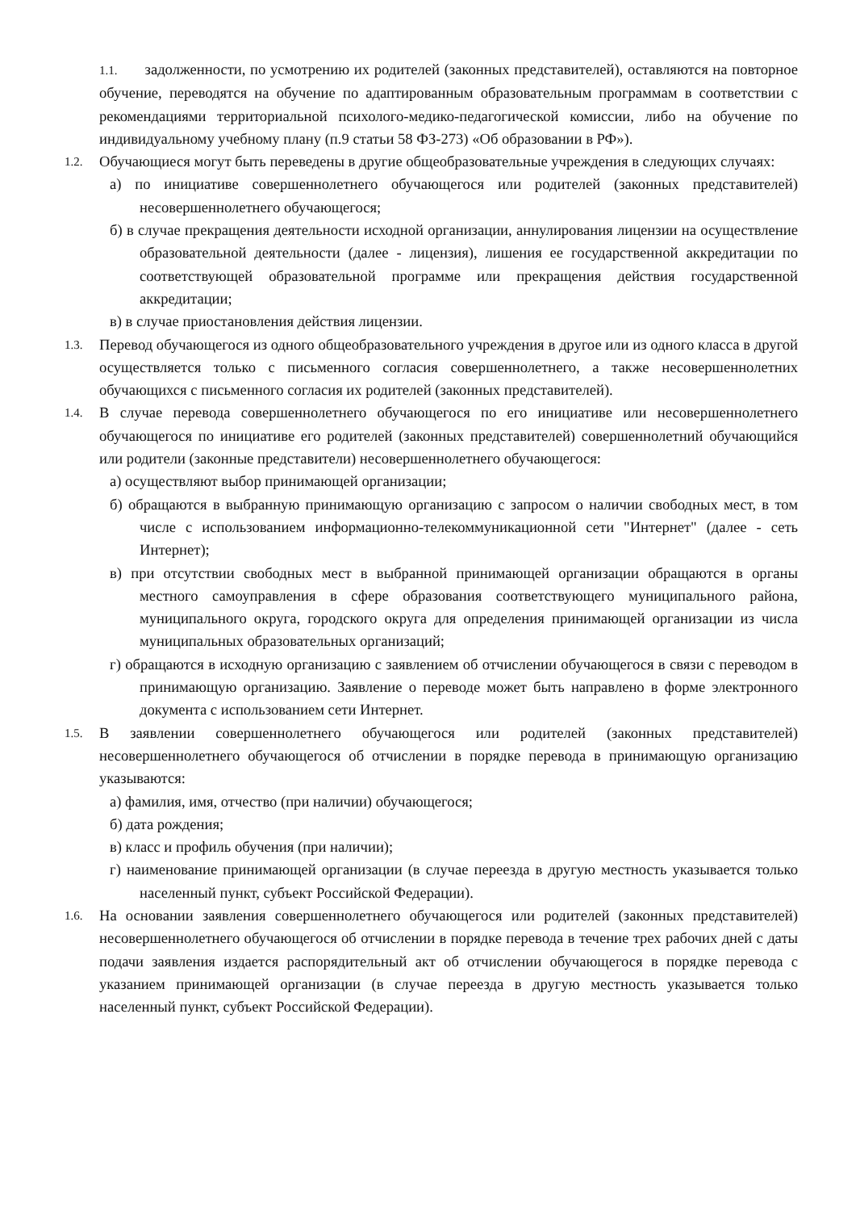1.1. задолженности, по усмотрению их родителей (законных представителей), оставляются на повторное обучение, переводятся на обучение по адаптированным образовательным программам в соответствии с рекомендациями территориальной психолого-медико-педагогической комиссии, либо на обучение по индивидуальному учебному плану (п.9 статьи 58 ФЗ-273) «Об образовании в РФ»).
1.2.
Обучающиеся могут быть переведены в другие общеобразовательные учреждения в следующих случаях:
а) по инициативе совершеннолетнего обучающегося или родителей (законных представителей) несовершеннолетнего обучающегося;
б) в случае прекращения деятельности исходной организации, аннулирования лицензии на осуществление образовательной деятельности (далее - лицензия), лишения ее государственной аккредитации по соответствующей образовательной программе или прекращения действия государственной аккредитации;
в) в случае приостановления действия лицензии.
1.3.
Перевод обучающегося из одного общеобразовательного учреждения в другое или из одного класса в другой осуществляется только с письменного согласия совершеннолетнего, а также несовершеннолетних обучающихся с письменного согласия их родителей (законных представителей).
1.4.
В случае перевода совершеннолетнего обучающегося по его инициативе или несовершеннолетнего обучающегося по инициативе его родителей (законных представителей) совершеннолетний обучающийся или родители (законные представители) несовершеннолетнего обучающегося:
а) осуществляют выбор принимающей организации;
б) обращаются в выбранную принимающую организацию с запросом о наличии свободных мест, в том числе с использованием информационно-телекоммуникационной сети "Интернет" (далее - сеть Интернет);
в) при отсутствии свободных мест в выбранной принимающей организации обращаются в органы местного самоуправления в сфере образования соответствующего муниципального района, муниципального округа, городского округа для определения принимающей организации из числа муниципальных образовательных организаций;
г) обращаются в исходную организацию с заявлением об отчислении обучающегося в связи с переводом в принимающую организацию. Заявление о переводе может быть направлено в форме электронного документа с использованием сети Интернет.
1.5.
В заявлении совершеннолетнего обучающегося или родителей (законных представителей) несовершеннолетнего обучающегося об отчислении в порядке перевода в принимающую организацию указываются:
а) фамилия, имя, отчество (при наличии) обучающегося;
б) дата рождения;
в) класс и профиль обучения (при наличии);
г) наименование принимающей организации (в случае переезда в другую местность указывается только населенный пункт, субъект Российской Федерации).
1.6.
На основании заявления совершеннолетнего обучающегося или родителей (законных представителей) несовершеннолетнего обучающегося об отчислении в порядке перевода в течение трех рабочих дней с даты подачи заявления издается распорядительный акт об отчислении обучающегося в порядке перевода с указанием принимающей организации (в случае переезда в другую местность указывается только населенный пункт, субъект Российской Федерации).